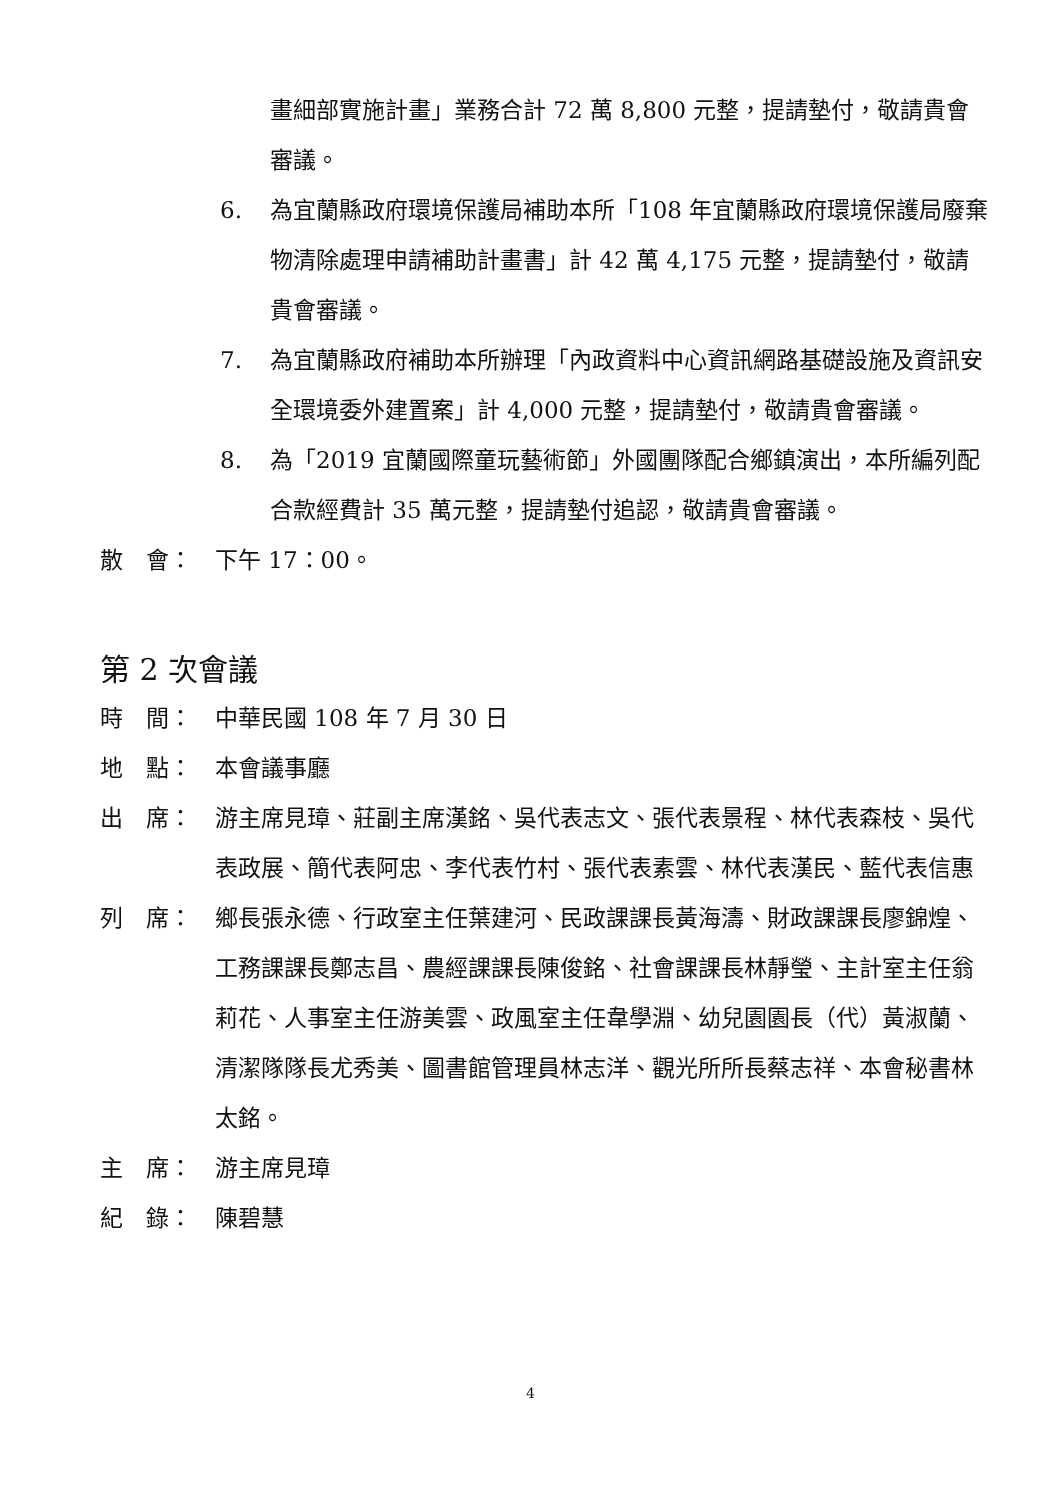畫細部實施計畫」業務合計 72 萬 8,800 元整，提請墊付，敬請貴會審議。
6. 為宜蘭縣政府環境保護局補助本所「108 年宜蘭縣政府環境保護局廢棄物清除處理申請補助計畫書」計 42 萬 4,175 元整，提請墊付，敬請貴會審議。
7. 為宜蘭縣政府補助本所辦理「內政資料中心資訊網路基礎設施及資訊安全環境委外建置案」計 4,000 元整，提請墊付，敬請貴會審議。
8. 為「2019 宜蘭國際童玩藝術節」外國團隊配合鄉鎮演出，本所編列配合款經費計 35 萬元整，提請墊付追認，敬請貴會審議。
散　會： 下午 17：00。
第 2 次會議
時　間： 中華民國 108 年 7 月 30 日
地　點： 本會議事廳
出　席： 游主席見璋、莊副主席漢銘、吳代表志文、張代表景程、林代表森枝、吳代表政展、簡代表阿忠、李代表竹村、張代表素雲、林代表漢民、藍代表信惠
列　席： 鄉長張永德、行政室主任葉建河、民政課課長黃海濤、財政課課長廖錦煌、工務課課長鄭志昌、農經課課長陳俊銘、社會課課長林靜瑩、主計室主任翁莉花、人事室主任游美雲、政風室主任韋學淵、幼兒園園長（代）黃淑蘭、清潔隊隊長尤秀美、圖書館管理員林志洋、觀光所所長蔡志祥、本會秘書林太銘。
主　席： 游主席見璋
紀　錄： 陳碧慧
4